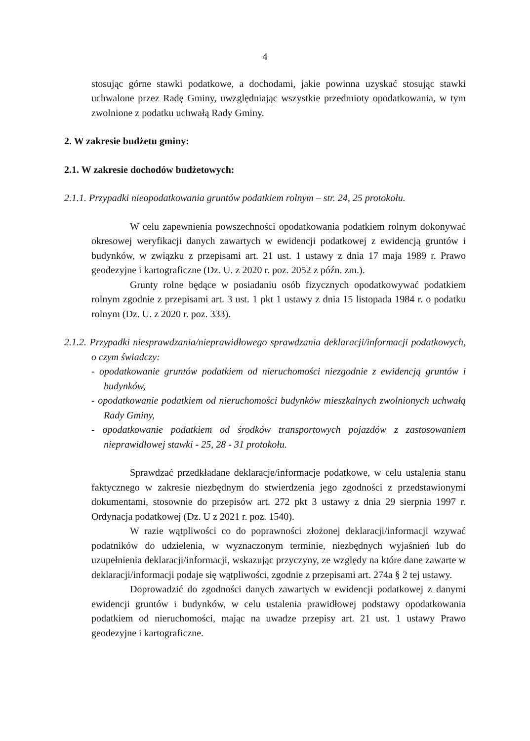4
stosując górne stawki podatkowe, a dochodami, jakie powinna uzyskać stosując stawki uchwalone przez Radę Gminy, uwzględniając wszystkie przedmioty opodatkowania, w tym zwolnione z podatku uchwałą Rady Gminy.
2. W zakresie budżetu gminy:
2.1. W zakresie dochodów budżetowych:
2.1.1. Przypadki nieopodatkowania gruntów podatkiem rolnym – str. 24, 25 protokołu.
W celu zapewnienia powszechności opodatkowania podatkiem rolnym dokonywać okresowej weryfikacji danych zawartych w ewidencji podatkowej z ewidencją gruntów i budynków, w związku z przepisami art. 21 ust. 1 ustawy z dnia 17 maja 1989 r. Prawo geodezyjne i kartograficzne (Dz. U. z 2020 r. poz. 2052 z późn. zm.).
Grunty rolne będące w posiadaniu osób fizycznych opodatkowywać podatkiem rolnym zgodnie z przepisami art. 3 ust. 1 pkt 1 ustawy z dnia 15 listopada 1984 r. o podatku rolnym (Dz. U. z 2020 r. poz. 333).
2.1.2. Przypadki niesprawdzania/nieprawidłowego sprawdzania deklaracji/informacji podatkowych, o czym świadczy:
- opodatkowanie gruntów podatkiem od nieruchomości niezgodnie z ewidencją gruntów i budynków,
- opodatkowanie podatkiem od nieruchomości budynków mieszkalnych zwolnionych uchwałą Rady Gminy,
- opodatkowanie podatkiem od środków transportowych pojazdów z zastosowaniem nieprawidłowej stawki - 25, 28 - 31 protokołu.
Sprawdzać przedkładane deklaracje/informacje podatkowe, w celu ustalenia stanu faktycznego w zakresie niezbędnym do stwierdzenia jego zgodności z przedstawionymi dokumentami, stosownie do przepisów art. 272 pkt 3 ustawy z dnia 29 sierpnia 1997 r. Ordynacja podatkowej (Dz. U z 2021 r. poz. 1540).
W razie wątpliwości co do poprawności złożonej deklaracji/informacji wzywać podatników do udzielenia, w wyznaczonym terminie, niezbędnych wyjaśnień lub do uzupełnienia deklaracji/informacji, wskazując przyczyny, ze względy na które dane zawarte w deklaracji/informacji podaje się wątpliwości, zgodnie z przepisami art. 274a § 2 tej ustawy.
Doprowadzić do zgodności danych zawartych w ewidencji podatkowej z danymi ewidencji gruntów i budynków, w celu ustalenia prawidłowej podstawy opodatkowania podatkiem od nieruchomości, mając na uwadze przepisy art. 21 ust. 1 ustawy Prawo geodezyjne i kartograficzne.